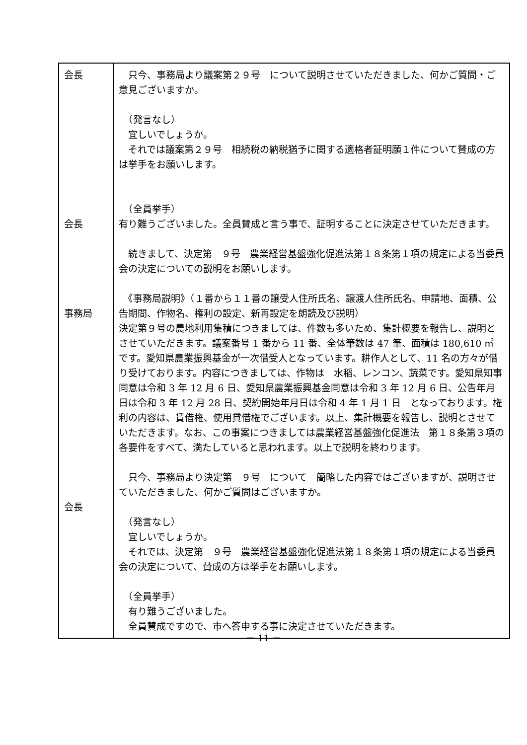| 会長 会長 事務局 会長 | 只今、事務局より議案第２９号 について説明させていただきました、何かご質問・ご意見ございますか。 （発言なし） 宜しいでしょうか。 それでは議案第２９号 相続税の納税猶予に関する適格者証明願１件について賛成の方は挙手をお願いします。 （全員挙手） 有り難うございました。全員賛成と言う事で、証明することに決定させていただきます。 続きまして、決定第 ９号 農業経営基盤強化促進法第１８条第１項の規定による当委員会の決定についての説明をお願いします。 《事務局説明》（１番から１１番の譲受人住所氏名、譲渡人住所氏名、申請地、面積、公告期間、作物名、権利の設定、新再設定を朗読及び説明） 決定第９号の農地利用集積につきましては、件数も多いため、集計概要を報告し、説明とさせていただきます。議案番号 1 番から 11 番、全体筆数は 47 筆、面積は 180,610 ㎡ です。愛知県農業振興基金が一次借受人となっています。耕作人として、11 名の方々が借り受けております。内容につきましては、作物は 水稲、レンコン、蔬菜です。愛知県知事同意は令和 3 年 12 月 6 日、愛知県農業振興基金同意は令和 3 年 12 月 6 日、公告年月日は令和 3 年 12 月 28 日、契約開始年月日は令和 4 年 1 月 1 日 となっております。権利の内容は、賃借権、使用貸借権でございます。以上、集計概要を報告し、説明とさせていただきます。なお、この事案につきましては農業経営基盤強化促進法 第１８条第３項の各要件をすべて、満たしていると思われます。以上で説明を終わります。 只今、事務局より決定第 ９号 について 簡略した内容ではございますが、説明させていただきました、何かご質問はございますか。 （発言なし） 宜しいでしょうか。 それでは、決定第 ９号 農業経営基盤強化促進法第１８条第１項の規定による当委員会の決定について、賛成の方は挙手をお願いします。 （全員挙手） 有り難うございました。 全員賛成ですので、市へ答申する事に決定させていただきます。 |
－ 11 －